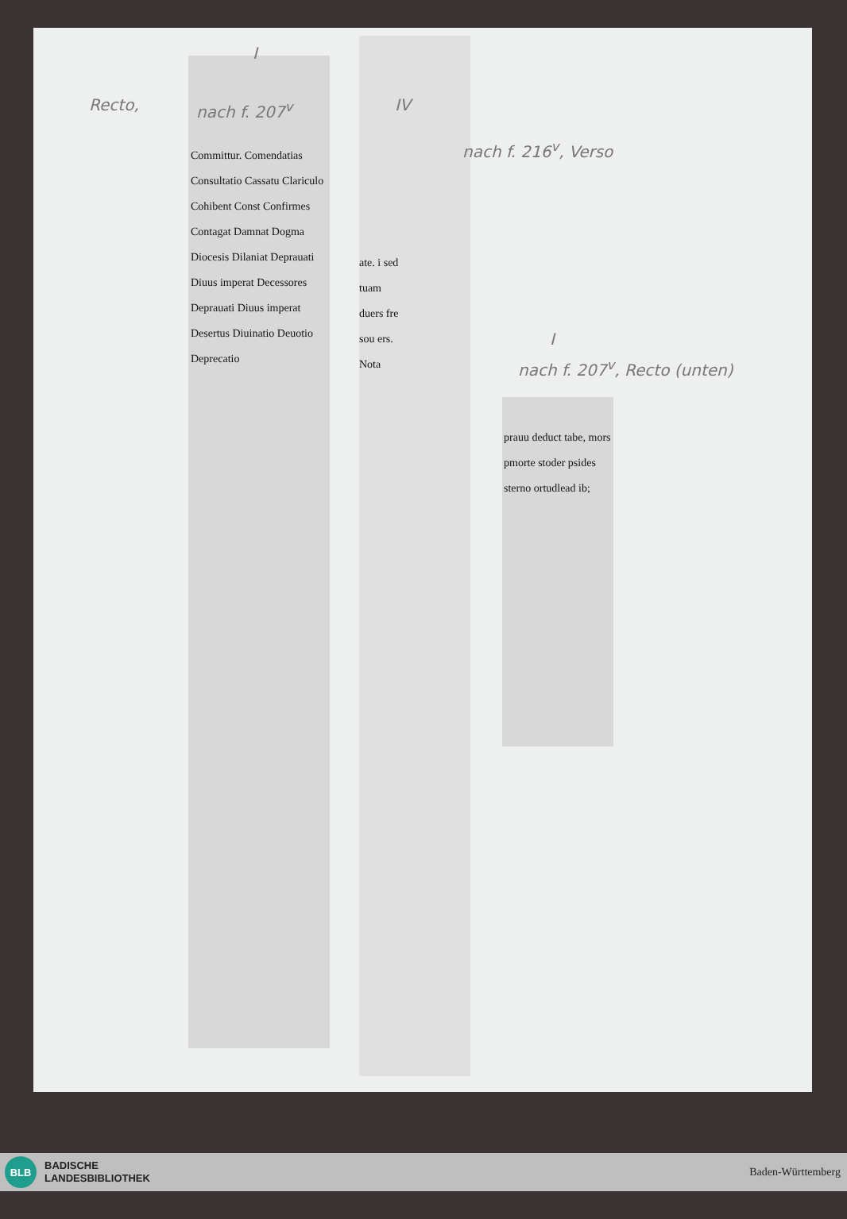Recto, nach f. 207<sup>v</sup>
I
IV
nach f. 216<sup>v</sup>, Verso
I
nach f. 207<sup>v</sup>, Recto (unten)
Committur. Comendatias Consultatio Cassatu Clariculo Cohibent Const Confirmes Contagat Damnat Dogma Diocesis Dilaniat Deprauati Diuus imperat Decessores Deprauati Diuus imperat Desertus Diuinatio Deuotio Deprecatio
ate. i sed tuam duers fre sou ers. Nota
prauu deduct tabe, mors pmorte stoder psides sterno ortudlead ib;
BLB
BADISCHE
LANDESBIBLIOTHEK
Baden-Württemberg